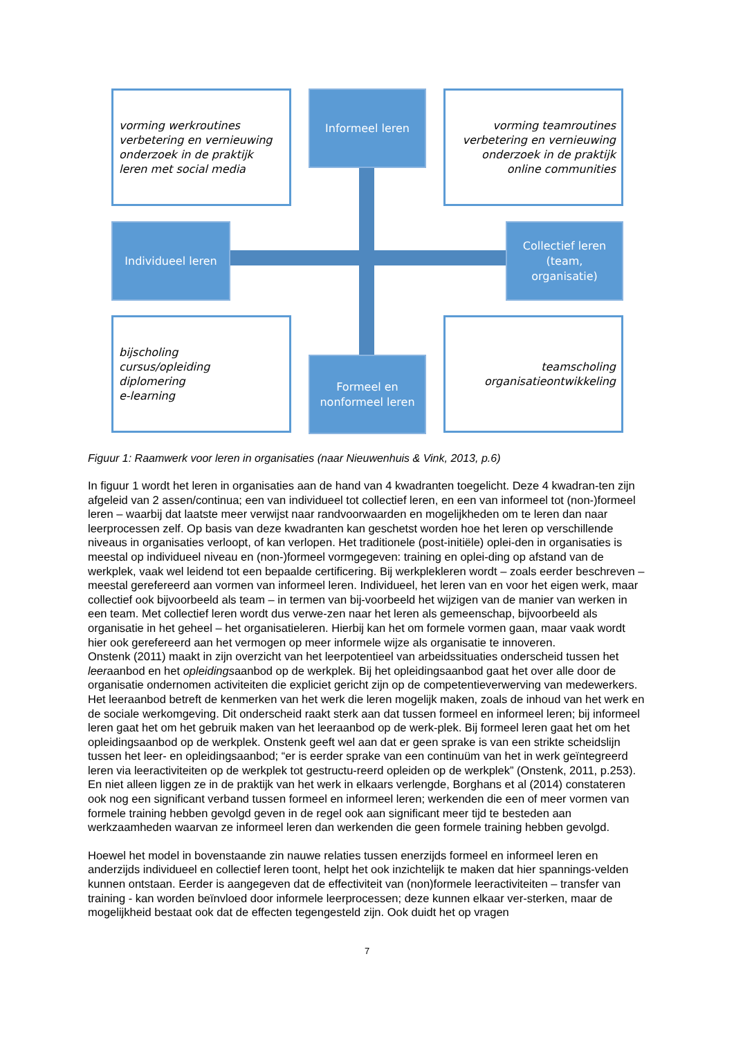vorming werkroutines
verbetering en vernieuwing
onderzoek in de praktijk
leren met social media
Informeel leren
vorming teamroutines
verbetering en vernieuwing
onderzoek in de praktijk
online communities
Individueel leren
Collectief leren
(team,
organisatie)
bijscholing
cursus/opleiding
diplomering
e-learning
Formeel en
nonformeel leren
teamscholing
organisatieontwikkeling
Figuur 1: Raamwerk voor leren in organisaties (naar Nieuwenhuis & Vink, 2013, p.6)
In figuur 1 wordt het leren in organisaties aan de hand van 4 kwadranten toegelicht. Deze 4 kwadran-ten zijn afgeleid van 2 assen/continua; een van individueel tot collectief leren, en een van informeel tot (non-)formeel leren – waarbij dat laatste meer verwijst naar randvoorwaarden en mogelijkheden om te leren dan naar leerprocessen zelf. Op basis van deze kwadranten kan geschetst worden hoe het leren op verschillende niveaus in organisaties verloopt, of kan verlopen. Het traditionele (post-initiële) oplei-den in organisaties is meestal op individueel niveau en (non-)formeel vormgegeven: training en oplei-ding op afstand van de werkplek, vaak wel leidend tot een bepaalde certificering. Bij werkplekleren wordt – zoals eerder beschreven – meestal gerefereerd aan vormen van informeel leren. Individueel, het leren van en voor het eigen werk, maar collectief ook bijvoorbeeld als team – in termen van bij-voorbeeld het wijzigen van de manier van werken in een team. Met collectief leren wordt dus verwe-zen naar het leren als gemeenschap, bijvoorbeeld als organisatie in het geheel – het organisatieleren. Hierbij kan het om formele vormen gaan, maar vaak wordt hier ook gerefereerd aan het vermogen op meer informele wijze als organisatie te innoveren.
Onstenk (2011) maakt in zijn overzicht van het leerpotentieel van arbeidssituaties onderscheid tussen het leeraanbod en het opleidingsaanbod op de werkplek. Bij het opleidingsaanbod gaat het over alle door de organisatie ondernomen activiteiten die expliciet gericht zijn op de competentieverwerving van medewerkers. Het leeraanbod betreft de kenmerken van het werk die leren mogelijk maken, zoals de inhoud van het werk en de sociale werkomgeving. Dit onderscheid raakt sterk aan dat tussen formeel en informeel leren; bij informeel leren gaat het om het gebruik maken van het leeraanbod op de werk-plek. Bij formeel leren gaat het om het opleidingsaanbod op de werkplek. Onstenk geeft wel aan dat er geen sprake is van een strikte scheidslijn tussen het leer- en opleidingsaanbod; “er is eerder sprake van een continuüm van het in werk geïntegreerd leren via leeractiviteiten op de werkplek tot gestructu-reerd opleiden op de werkplek” (Onstenk, 2011, p.253). En niet alleen liggen ze in de praktijk van het werk in elkaars verlengde, Borghans et al (2014) constateren ook nog een significant verband tussen formeel en informeel leren; werkenden die een of meer vormen van formele training hebben gevolgd geven in de regel ook aan significant meer tijd te besteden aan werkzaamheden waarvan ze informeel leren dan werkenden die geen formele training hebben gevolgd.
Hoewel het model in bovenstaande zin nauwe relaties tussen enerzijds formeel en informeel leren en anderzijds individueel en collectief leren toont, helpt het ook inzichtelijk te maken dat hier spannings-velden kunnen ontstaan. Eerder is aangegeven dat de effectiviteit van (non)formele leeractiviteiten – transfer van training - kan worden beïnvloed door informele leerprocessen; deze kunnen elkaar ver-sterken, maar de mogelijkheid bestaat ook dat de effecten tegengesteld zijn. Ook duidt het op vragen
7